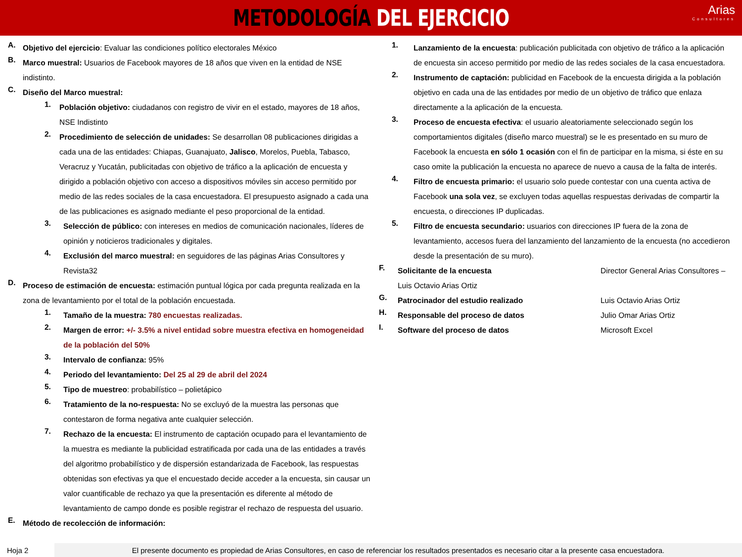METODOLOGÍA DEL EJERCICIO
Arias
Consultores
A.
Objetivo del ejercicio: Evaluar las condiciones político electorales México
B.
Marco muestral: Usuarios de Facebook mayores de 18 años que viven en la entidad de NSE indistinto.
C.
Diseño del Marco muestral:
1.
Población objetivo: ciudadanos con registro de vivir en el estado, mayores de 18 años, NSE Indistinto
2.
Procedimiento de selección de unidades: Se desarrollan 08 publicaciones dirigidas a cada una de las entidades: Chiapas, Guanajuato, Jalisco, Morelos, Puebla, Tabasco, Veracruz y Yucatán, publicitadas con objetivo de tráfico a la aplicación de encuesta y dirigido a población objetivo con acceso a dispositivos móviles sin acceso permitido por medio de las redes sociales de la casa encuestadora. El presupuesto asignado a cada una de las publicaciones es asignado mediante el peso proporcional de la entidad.
3.
Selección de público: con intereses en medios de comunicación nacionales, líderes de opinión y noticieros tradicionales y digitales.
4.
Exclusión del marco muestral: en seguidores de las páginas Arias Consultores y Revista32
D.
Proceso de estimación de encuesta: estimación puntual lógica por cada pregunta realizada en la zona de levantamiento por el total de la población encuestada.
1.
Tamaño de la muestra: 780 encuestas realizadas.
2.
Margen de error: +/- 3.5% a nivel entidad sobre muestra efectiva en homogeneidad de la población del 50%
3.
Intervalo de confianza: 95%
4.
Periodo del levantamiento: Del 25 al 29 de abril del 2024
5.
Tipo de muestreo: probabilístico – polietápico
6.
Tratamiento de la no-respuesta: No se excluyó de la muestra las personas que contestaron de forma negativa ante cualquier selección.
7.
Rechazo de la encuesta: El instrumento de captación ocupado para el levantamiento de la muestra es mediante la publicidad estratificada por cada una de las entidades a través del algoritmo probabilístico y de dispersión estandarizada de Facebook, las respuestas obtenidas son efectivas ya que el encuestado decide acceder a la encuesta, sin causar un valor cuantificable de rechazo ya que la presentación es diferente al método de levantamiento de campo donde es posible registrar el rechazo de respuesta del usuario.
E.
Método de recolección de información:
1.
Lanzamiento de la encuesta: publicación publicitada con objetivo de tráfico a la aplicación de encuesta sin acceso permitido por medio de las redes sociales de la casa encuestadora.
2.
Instrumento de captación: publicidad en Facebook de la encuesta dirigida a la población objetivo en cada una de las entidades por medio de un objetivo de tráfico que enlaza directamente a la aplicación de la encuesta.
3.
Proceso de encuesta efectiva: el usuario aleatoriamente seleccionado según los comportamientos digitales (diseño marco muestral) se le es presentado en su muro de Facebook la encuesta en sólo 1 ocasión con el fin de participar en la misma, si éste en su caso omite la publicación la encuesta no aparece de nuevo a causa de la falta de interés.
4.
Filtro de encuesta primario: el usuario solo puede contestar con una cuenta activa de Facebook una sola vez, se excluyen todas aquellas respuestas derivadas de compartir la encuesta, o direcciones IP duplicadas.
5.
Filtro de encuesta secundario: usuarios con direcciones IP fuera de la zona de levantamiento, accesos fuera del lanzamiento del lanzamiento de la encuesta (no accedieron desde la presentación de su muro).
F.
Solicitante de la encuesta Director General Arias Consultores –
Luis Octavio Arias Ortiz
G.
Patrocinador del estudio realizado Luis Octavio Arias Ortiz
H.
Responsable del proceso de datos Julio Omar Arias Ortiz
I.
Software del proceso de datos Microsoft Excel
Hoja 2
El presente documento es propiedad de Arias Consultores, en caso de referenciar los resultados presentados es necesario citar a la presente casa encuestadora.